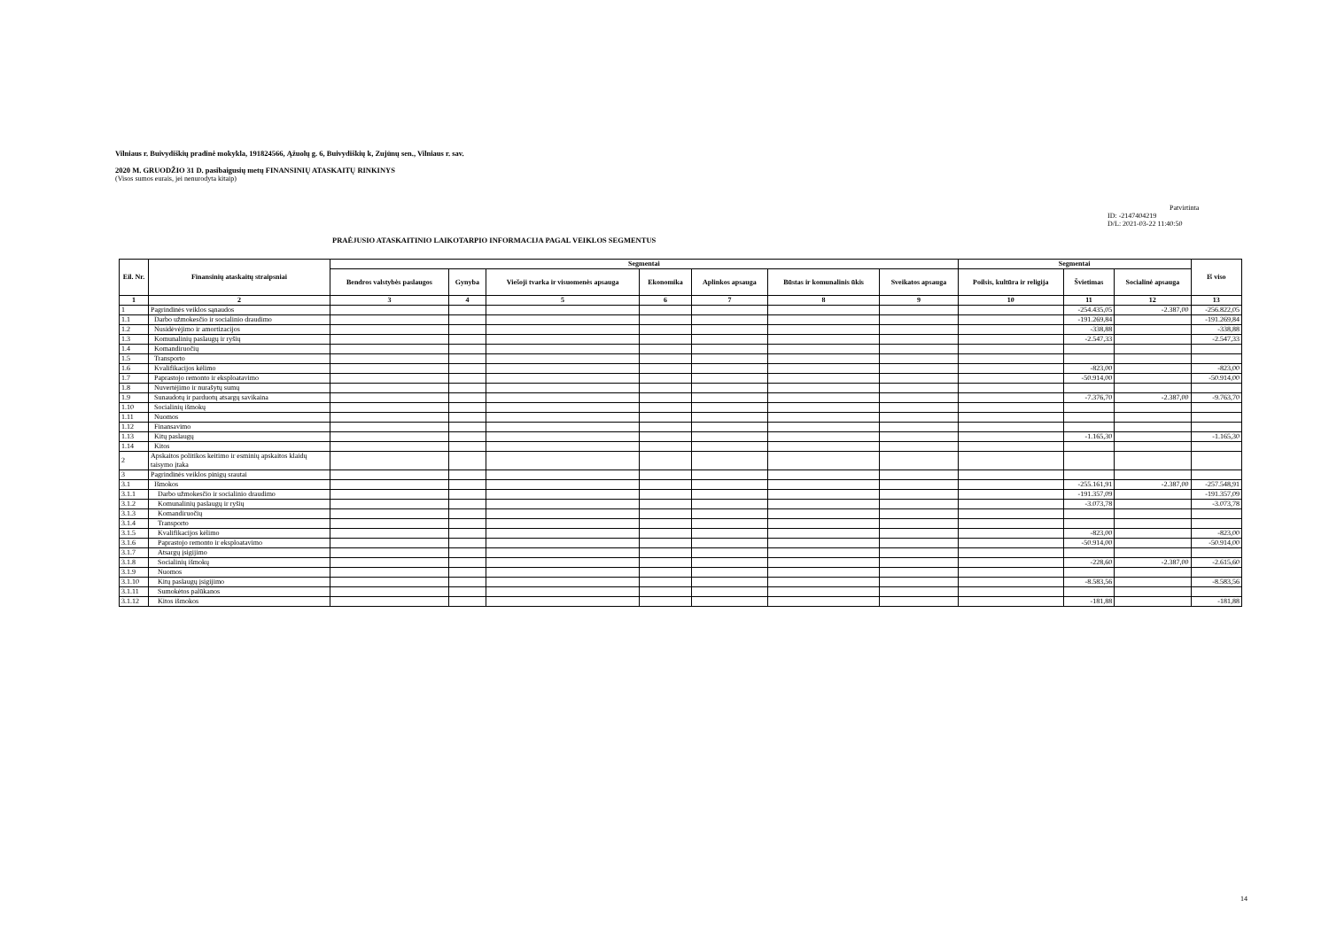Vilniaus r. Buivydiškių pradinė mokykla, 191824566, Ąžuolų g. 6, Buivydiškių k, Zujūnų sen., Vilniaus r. sav.
2020 M. GRUODŽIO 31 D. pasibaigusių metų FINANSINIŲ ATASKAITŲ RINKINYS
(Visos sumos eurais, jei nenurodyta kitaip)
Patvirtinta
ID: -2147404219
D/L: 2021-03-22 11:40:50
PRAĖJUSIO ATASKAITINIO LAIKOTARPIO INFORMACIJA PAGAL VEIKLOS SEGMENTUS
| Eil. Nr. | Finansinių ataskaitų straipsniai | Segmentai | | | | | | | Segmentai | | | Iš viso |
| --- | --- | --- | --- | --- | --- | --- | --- | --- | --- | --- | --- | --- |
| | | Bendros valstybės paslaugos | Gynyba | Viešoji tvarka ir visuomenės apsauga | Ekonomika | Aplinkos apsauga | Būstas ir komunalinis ūkis | Sveikatos apsauga | Poilsis, kultūra ir religija | Švietimas | Socialinė apsauga | |
| 1 | 2 | 3 | 4 | 5 | 6 | 7 | 8 | 9 | 10 | 11 | 12 | 13 |
| 1 | Pagrindinės veiklos sąnaudos | | | | | | | | | -254.435,05 | -2.387,00 | -256.822,05 |
| 1.1 | Darbo užmokesčio ir socialinio draudimo | | | | | | | | | -191.269,84 | | -191.269,84 |
| 1.2 | Nusidėvėjimo ir amortizacijos | | | | | | | | | -338,88 | | -338,88 |
| 1.3 | Komunalinių paslaugų ir ryšių | | | | | | | | | -2.547,33 | | -2.547,33 |
| 1.4 | Komandiruočių | | | | | | | | | | | |
| 1.5 | Transporto | | | | | | | | | | | |
| 1.6 | Kvalifikacijos kėlimo | | | | | | | | | -823,00 | | -823,00 |
| 1.7 | Paprastojo remonto ir eksploatavimo | | | | | | | | | -50.914,00 | | -50.914,00 |
| 1.8 | Nuvertėjimo ir nurašytų sumų | | | | | | | | | | | |
| 1.9 | Sunaudotų ir parduotų atsargų savikaina | | | | | | | | | -7.376,70 | -2.387,00 | -9.763,70 |
| 1.10 | Socialinių išmokų | | | | | | | | | | | |
| 1.11 | Nuomos | | | | | | | | | | | |
| 1.12 | Finansavimo | | | | | | | | | | | |
| 1.13 | Kitų paslaugų | | | | | | | | | -1.165,30 | | -1.165,30 |
| 1.14 | Kitos | | | | | | | | | | | |
| 2 | Apskaitos politikos keitimo ir esminių apskaitos klaidų taisymo įtaka | | | | | | | | | | | |
| 3 | Pagrindinės veiklos pinigų srautai | | | | | | | | | | | |
| 3.1 | Išmokos | | | | | | | | | -255.161,91 | -2.387,00 | -257.548,91 |
| 3.1.1 | Darbo užmokesčio ir socialinio draudimo | | | | | | | | | -191.357,09 | | -191.357,09 |
| 3.1.2 | Komunalinių paslaugų ir ryšių | | | | | | | | | -3.073,78 | | -3.073,78 |
| 3.1.3 | Komandiruočių | | | | | | | | | | | |
| 3.1.4 | Transporto | | | | | | | | | | | |
| 3.1.5 | Kvalifikacijos kėlimo | | | | | | | | | -823,00 | | -823,00 |
| 3.1.6 | Paprastojo remonto ir eksploatavimo | | | | | | | | | -50.914,00 | | -50.914,00 |
| 3.1.7 | Atsargų įsigijimo | | | | | | | | | | | |
| 3.1.8 | Socialinių išmokų | | | | | | | | | -228,60 | -2.387,00 | -2.615,60 |
| 3.1.9 | Nuomos | | | | | | | | | | | |
| 3.1.10 | Kitų paslaugų įsigijimo | | | | | | | | | -8.583,56 | | -8.583,56 |
| 3.1.11 | Sumokėtos palūkanos | | | | | | | | | | | |
| 3.1.12 | Kitos išmokos | | | | | | | | | -181,88 | | -181,88 |
14